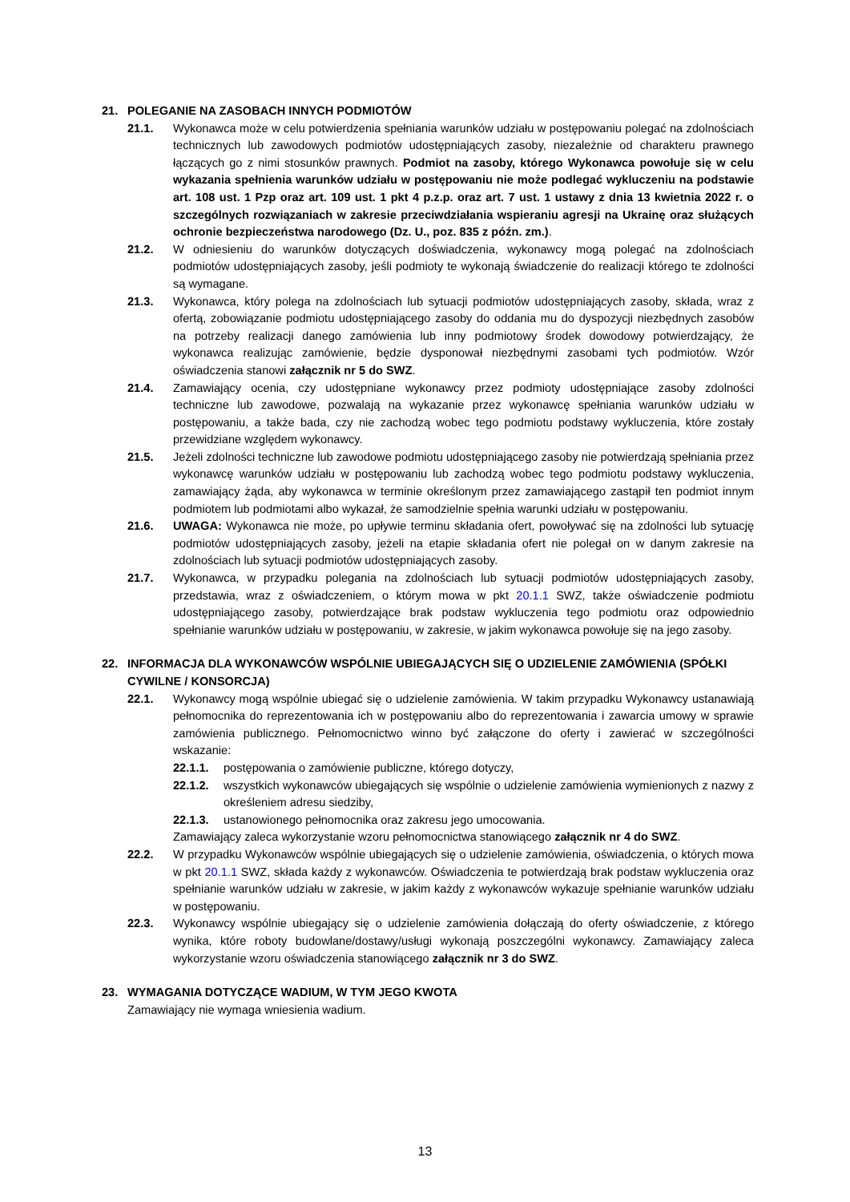21. POLEGANIE NA ZASOBACH INNYCH PODMIOTÓW
21.1. Wykonawca może w celu potwierdzenia spełniania warunków udziału w postępowaniu polegać na zdolnościach technicznych lub zawodowych podmiotów udostępniających zasoby, niezależnie od charakteru prawnego łączących go z nimi stosunków prawnych. Podmiot na zasoby, którego Wykonawca powołuje się w celu wykazania spełnienia warunków udziału w postępowaniu nie może podlegać wykluczeniu na podstawie art. 108 ust. 1 Pzp oraz art. 109 ust. 1 pkt 4 p.z.p. oraz art. 7 ust. 1 ustawy z dnia 13 kwietnia 2022 r. o szczególnych rozwiązaniach w zakresie przeciwdziałania wspieraniu agresji na Ukrainę oraz służących ochronie bezpieczeństwa narodowego (Dz. U., poz. 835 z późn. zm.).
21.2. W odniesieniu do warunków dotyczących doświadczenia, wykonawcy mogą polegać na zdolnościach podmiotów udostępniających zasoby, jeśli podmioty te wykonają świadczenie do realizacji którego te zdolności są wymagane.
21.3. Wykonawca, który polega na zdolnościach lub sytuacji podmiotów udostępniających zasoby, składa, wraz z ofertą, zobowiązanie podmiotu udostępniającego zasoby do oddania mu do dyspozycji niezbędnych zasobów na potrzeby realizacji danego zamówienia lub inny podmiotowy środek dowodowy potwierdzający, że wykonawca realizując zamówienie, będzie dysponował niezbędnymi zasobami tych podmiotów. Wzór oświadczenia stanowi załącznik nr 5 do SWZ.
21.4. Zamawiający ocenia, czy udostępniane wykonawcy przez podmioty udostępniające zasoby zdolności techniczne lub zawodowe, pozwalają na wykazanie przez wykonawcę spełniania warunków udziału w postępowaniu, a także bada, czy nie zachodzą wobec tego podmiotu podstawy wykluczenia, które zostały przewidziane względem wykonawcy.
21.5. Jeżeli zdolności techniczne lub zawodowe podmiotu udostępniającego zasoby nie potwierdzają spełniania przez wykonawcę warunków udziału w postępowaniu lub zachodzą wobec tego podmiotu podstawy wykluczenia, zamawiający żąda, aby wykonawca w terminie określonym przez zamawiającego zastąpił ten podmiot innym podmiotem lub podmiotami albo wykazał, że samodzielnie spełnia warunki udziału w postępowaniu.
21.6. UWAGA: Wykonawca nie może, po upływie terminu składania ofert, powoływać się na zdolności lub sytuację podmiotów udostępniających zasoby, jeżeli na etapie składania ofert nie polegał on w danym zakresie na zdolnościach lub sytuacji podmiotów udostępniających zasoby.
21.7. Wykonawca, w przypadku polegania na zdolnościach lub sytuacji podmiotów udostępniających zasoby, przedstawia, wraz z oświadczeniem, o którym mowa w pkt 20.1.1 SWZ, także oświadczenie podmiotu udostępniającego zasoby, potwierdzające brak podstaw wykluczenia tego podmiotu oraz odpowiednio spełnianie warunków udziału w postępowaniu, w zakresie, w jakim wykonawca powołuje się na jego zasoby.
22. INFORMACJA DLA WYKONAWCÓW WSPÓLNIE UBIEGAJĄCYCH SIĘ O UDZIELENIE ZAMÓWIENIA (SPÓŁKI CYWILNE / KONSORCJA)
22.1. Wykonawcy mogą wspólnie ubiegać się o udzielenie zamówienia. W takim przypadku Wykonawcy ustanawiają pełnomocnika do reprezentowania ich w postępowaniu albo do reprezentowania i zawarcia umowy w sprawie zamówienia publicznego. Pełnomocnictwo winno być załączone do oferty i zawierać w szczególności wskazanie:
22.1.1. postępowania o zamówienie publiczne, którego dotyczy,
22.1.2. wszystkich wykonawców ubiegających się wspólnie o udzielenie zamówienia wymienionych z nazwy z określeniem adresu siedziby,
22.1.3. ustanowionego pełnomocnika oraz zakresu jego umocowania.
Zamawiający zaleca wykorzystanie wzoru pełnomocnictwa stanowiącego załącznik nr 4 do SWZ.
22.2. W przypadku Wykonawców wspólnie ubiegających się o udzielenie zamówienia, oświadczenia, o których mowa w pkt 20.1.1 SWZ, składa każdy z wykonawców. Oświadczenia te potwierdzają brak podstaw wykluczenia oraz spełnianie warunków udziału w zakresie, w jakim każdy z wykonawców wykazuje spełnianie warunków udziału w postępowaniu.
22.3. Wykonawcy wspólnie ubiegający się o udzielenie zamówienia dołączają do oferty oświadczenie, z którego wynika, które roboty budowlane/dostawy/usługi wykonają poszczególni wykonawcy. Zamawiający zaleca wykorzystanie wzoru oświadczenia stanowiącego załącznik nr 3 do SWZ.
23. WYMAGANIA DOTYCZĄCE WADIUM, W TYM JEGO KWOTA
Zamawiający nie wymaga wniesienia wadium.
13